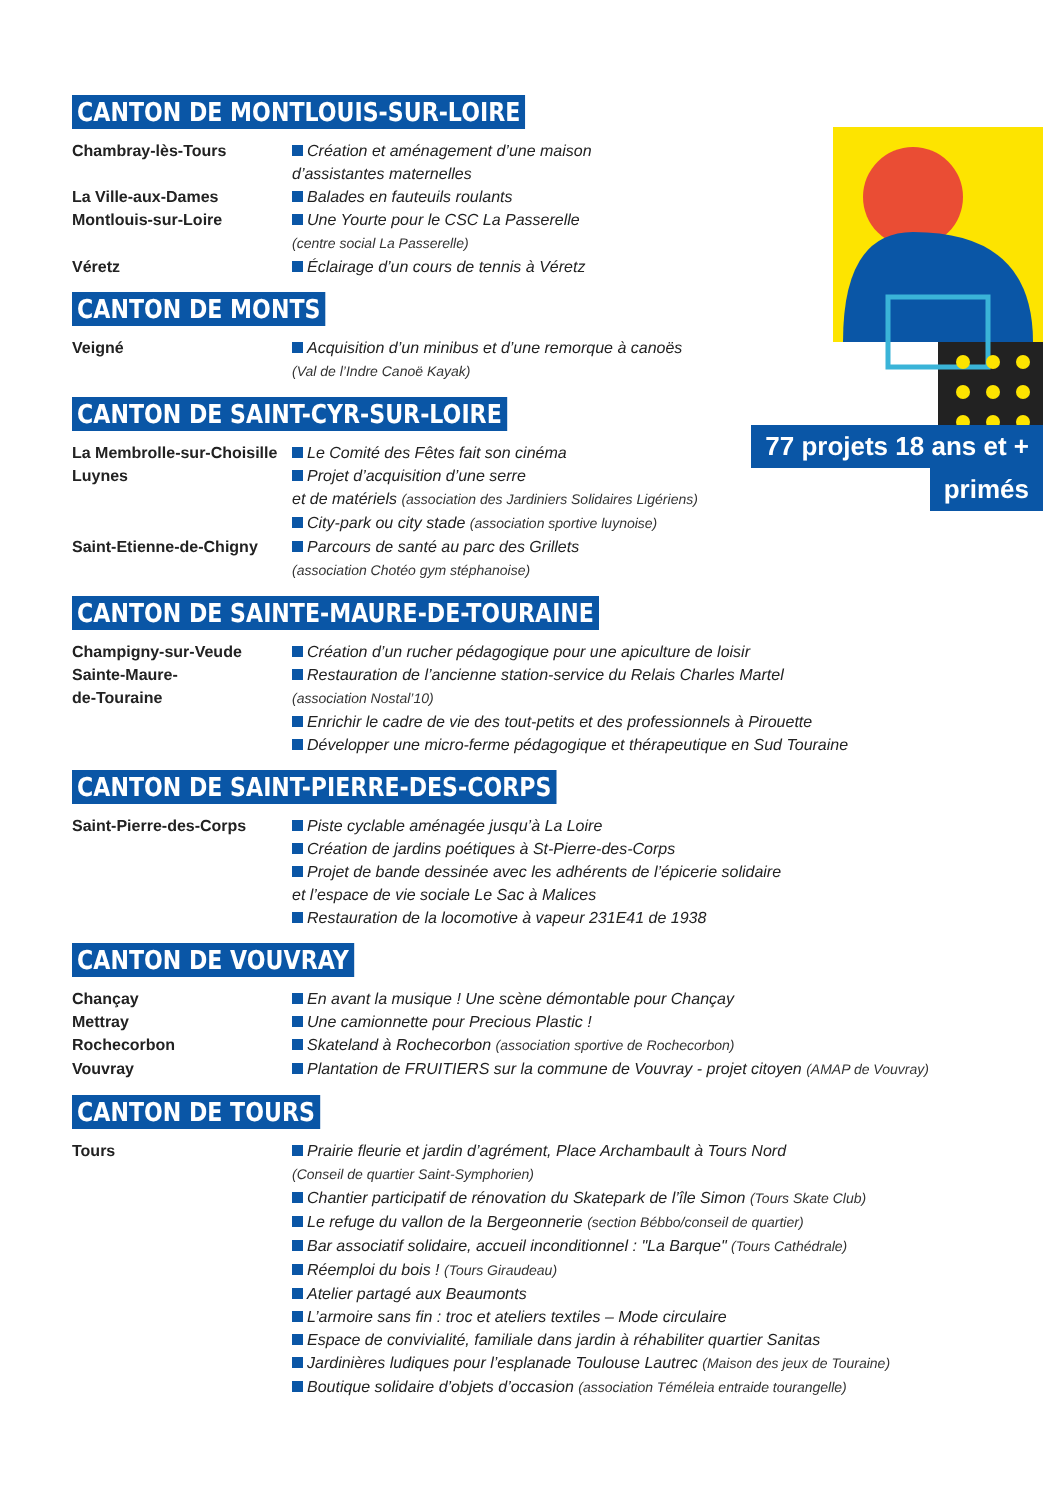77 projets 18 ans et +
primés
CANTON DE MONTLOUIS-SUR-LOIRE
Chambray-lès-Tours Création et aménagement d’une maison
d’assistantes maternelles
La Ville-aux-Dames Balades en fauteuils roulants
Montlouis-sur-Loire Une Yourte pour le CSC La Passerelle
(centre social La Passerelle)
Véretz Éclairage d’un cours de tennis à Véretz
CANTON DE MONTS
Veigné Acquisition d’un minibus et d’une remorque à canoës
(Val de l’Indre Canoë Kayak)
CANTON DE SAINT-CYR-SUR-LOIRE
La Membrolle-sur-Choisille
Le Comité des Fêtes fait son cinéma
Luynes Projet d’acquisition d’une serre
et de matériels (association des Jardiniers Solidaires Ligériens)
City-park ou city stade (association sportive luynoise)
Saint-Etienne-de-Chigny
Parcours de santé au parc des Grillets
(association Chotéo gym stéphanoise)
CANTON DE SAINTE-MAURE-DE-TOURAINE
Champigny-sur-Veude Création d’un rucher pédagogique pour une apiculture de loisir
Sainte-Maure-
de-Touraine
Restauration de l’ancienne station-service du Relais Charles Martel
(association Nostal’10)
Enrichir le cadre de vie des tout-petits et des professionnels à Pirouette
Développer une micro-ferme pédagogique et thérapeutique en Sud Touraine
CANTON DE SAINT-PIERRE-DES-CORPS
Saint-Pierre-des-Corps Piste cyclable aménagée jusqu’à La Loire
Création de jardins poétiques à St-Pierre-des-Corps
Projet de bande dessinée avec les adhérents de l’épicerie solidaire
et l’espace de vie sociale Le Sac à Malices
Restauration de la locomotive à vapeur 231E41 de 1938
CANTON DE VOUVRAY
Chançay En avant la musique ! Une scène démontable pour Chançay
Mettray Une camionnette pour Precious Plastic !
Rochecorbon Skateland à Rochecorbon (association sportive de Rochecorbon)
Vouvray Plantation de FRUITIERS sur la commune de Vouvray - projet citoyen (AMAP de Vouvray)
CANTON DE TOURS
Tours Prairie fleurie et jardin d’agrément, Place Archambault à Tours Nord
(Conseil de quartier Saint-Symphorien)
Chantier participatif de rénovation du Skatepark de l’île Simon (Tours Skate Club)
Le refuge du vallon de la Bergeonnerie (section Bébbo/conseil de quartier)
Bar associatif solidaire, accueil inconditionnel : "La Barque" (Tours Cathédrale)
Réemploi du bois ! (Tours Giraudeau)
Atelier partagé aux Beaumonts
L’armoire sans fin : troc et ateliers textiles – Mode circulaire
Espace de convivialité, familiale dans jardin à réhabiliter quartier Sanitas
Jardinières ludiques pour l’esplanade Toulouse Lautrec (Maison des jeux de Touraine)
Boutique solidaire d’objets d’occasion (association Téméleia entraide tourangelle)